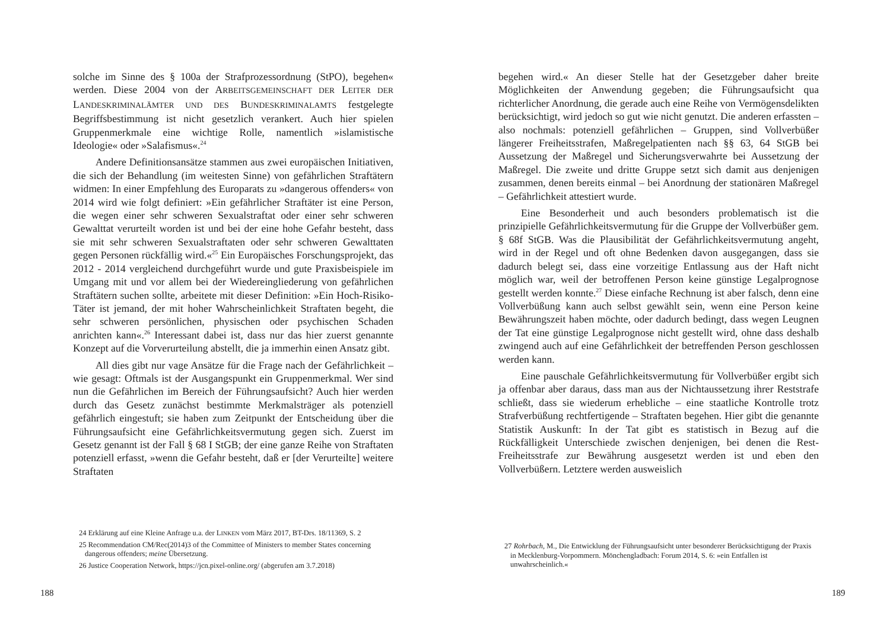solche im Sinne des § 100a der Strafprozessordnung (StPO), begehen« werden. Diese 2004 von der ARBEITSGEMEINSCHAFT DER LEITER DER LANDESKRIMINALÄMTER UND DES BUNDESKRIMINALAMTS festgelegte Begriffsbestimmung ist nicht gesetzlich verankert. Auch hier spielen Gruppenmerkmale eine wichtige Rolle, namentlich »islamistische Ideologie« oder »Salafismus«.<sup>24</sup>
Andere Definitionsansätze stammen aus zwei europäischen Initiativen, die sich der Behandlung (im weitesten Sinne) von gefährlichen Straftätern widmen: In einer Empfehlung des Europarats zu »dangerous offenders« von 2014 wird wie folgt definiert: »Ein gefährlicher Straftäter ist eine Person, die wegen einer sehr schweren Sexualstraftat oder einer sehr schweren Gewalttat verurteilt worden ist und bei der eine hohe Gefahr besteht, dass sie mit sehr schweren Sexualstraftaten oder sehr schweren Gewalttaten gegen Personen rückfällig wird.«<sup>25</sup> Ein Europäisches Forschungsprojekt, das 2012 - 2014 vergleichend durchgeführt wurde und gute Praxisbeispiele im Umgang mit und vor allem bei der Wiedereingliederung von gefährlichen Straftätern suchen sollte, arbeitete mit dieser Definition: »Ein Hoch-Risiko-Täter ist jemand, der mit hoher Wahrscheinlichkeit Straftaten begeht, die sehr schweren persönlichen, physischen oder psychischen Schaden anrichten kann«.<sup>26</sup> Interessant dabei ist, dass nur das hier zuerst genannte Konzept auf die Vorverurteilung abstellt, die ja immerhin einen Ansatz gibt.
All dies gibt nur vage Ansätze für die Frage nach der Gefährlichkeit – wie gesagt: Oftmals ist der Ausgangspunkt ein Gruppenmerkmal. Wer sind nun die Gefährlichen im Bereich der Führungsaufsicht? Auch hier werden durch das Gesetz zunächst bestimmte Merkmalsträger als potenziell gefährlich eingestuft; sie haben zum Zeitpunkt der Entscheidung über die Führungsaufsicht eine Gefährlichkeitsvermutung gegen sich. Zuerst im Gesetz genannt ist der Fall § 68 I StGB; der eine ganze Reihe von Straftaten potenziell erfasst, »wenn die Gefahr besteht, daß er [der Verurteilte] weitere Straftaten
24 Erklärung auf eine Kleine Anfrage u.a. der LINKEN vom März 2017, BT-Drs. 18/11369, S. 2
25 Recommendation CM/Rec(2014)3 of the Committee of Ministers to member States concerning dangerous offenders; meine Übersetzung.
26 Justice Cooperation Network, https://jcn.pixel-online.org/ (abgerufen am 3.7.2018)
188
begehen wird.« An dieser Stelle hat der Gesetzgeber daher breite Möglichkeiten der Anwendung gegeben; die Führungsaufsicht qua richterlicher Anordnung, die gerade auch eine Reihe von Vermögensdelikten berücksichtigt, wird jedoch so gut wie nicht genutzt. Die anderen erfassten – also nochmals: potenziell gefährlichen – Gruppen, sind Vollverbüßer längerer Freiheitsstrafen, Maßregelpatienten nach §§ 63, 64 StGB bei Aussetzung der Maßregel und Sicherungsverwahrte bei Aussetzung der Maßregel. Die zweite und dritte Gruppe setzt sich damit aus denjenigen zusammen, denen bereits einmal – bei Anordnung der stationären Maßregel – Gefährlichkeit attestiert wurde.
Eine Besonderheit und auch besonders problematisch ist die prinzipielle Gefährlichkeitsvermutung für die Gruppe der Vollverbüßer gem. § 68f StGB. Was die Plausibilität der Gefährlichkeitsvermutung angeht, wird in der Regel und oft ohne Bedenken davon ausgegangen, dass sie dadurch belegt sei, dass eine vorzeitige Entlassung aus der Haft nicht möglich war, weil der betroffenen Person keine günstige Legalprognose gestellt werden konnte.<sup>27</sup> Diese einfache Rechnung ist aber falsch, denn eine Vollverbüßung kann auch selbst gewählt sein, wenn eine Person keine Bewährungszeit haben möchte, oder dadurch bedingt, dass wegen Leugnen der Tat eine günstige Legalprognose nicht gestellt wird, ohne dass deshalb zwingend auch auf eine Gefährlichkeit der betreffenden Person geschlossen werden kann.
Eine pauschale Gefährlichkeitsvermutung für Vollverbüßer ergibt sich ja offenbar aber daraus, dass man aus der Nichtaussetzung ihrer Reststrafe schließt, dass sie wiederum erhebliche – eine staatliche Kontrolle trotz Strafverbüßung rechtfertigende – Straftaten begehen. Hier gibt die genannte Statistik Auskunft: In der Tat gibt es statistisch in Bezug auf die Rückfälligkeit Unterschiede zwischen denjenigen, bei denen die Rest-Freiheitsstrafe zur Bewährung ausgesetzt werden ist und eben den Vollverbüßern. Letztere werden ausweislich
27 Rohrbach, M., Die Entwicklung der Führungsaufsicht unter besonderer Berücksichtigung der Praxis in Mecklenburg-Vorpommern. Mönchengladbach: Forum 2014, S. 6: »ein Entfallen ist unwahrscheinlich.«
189